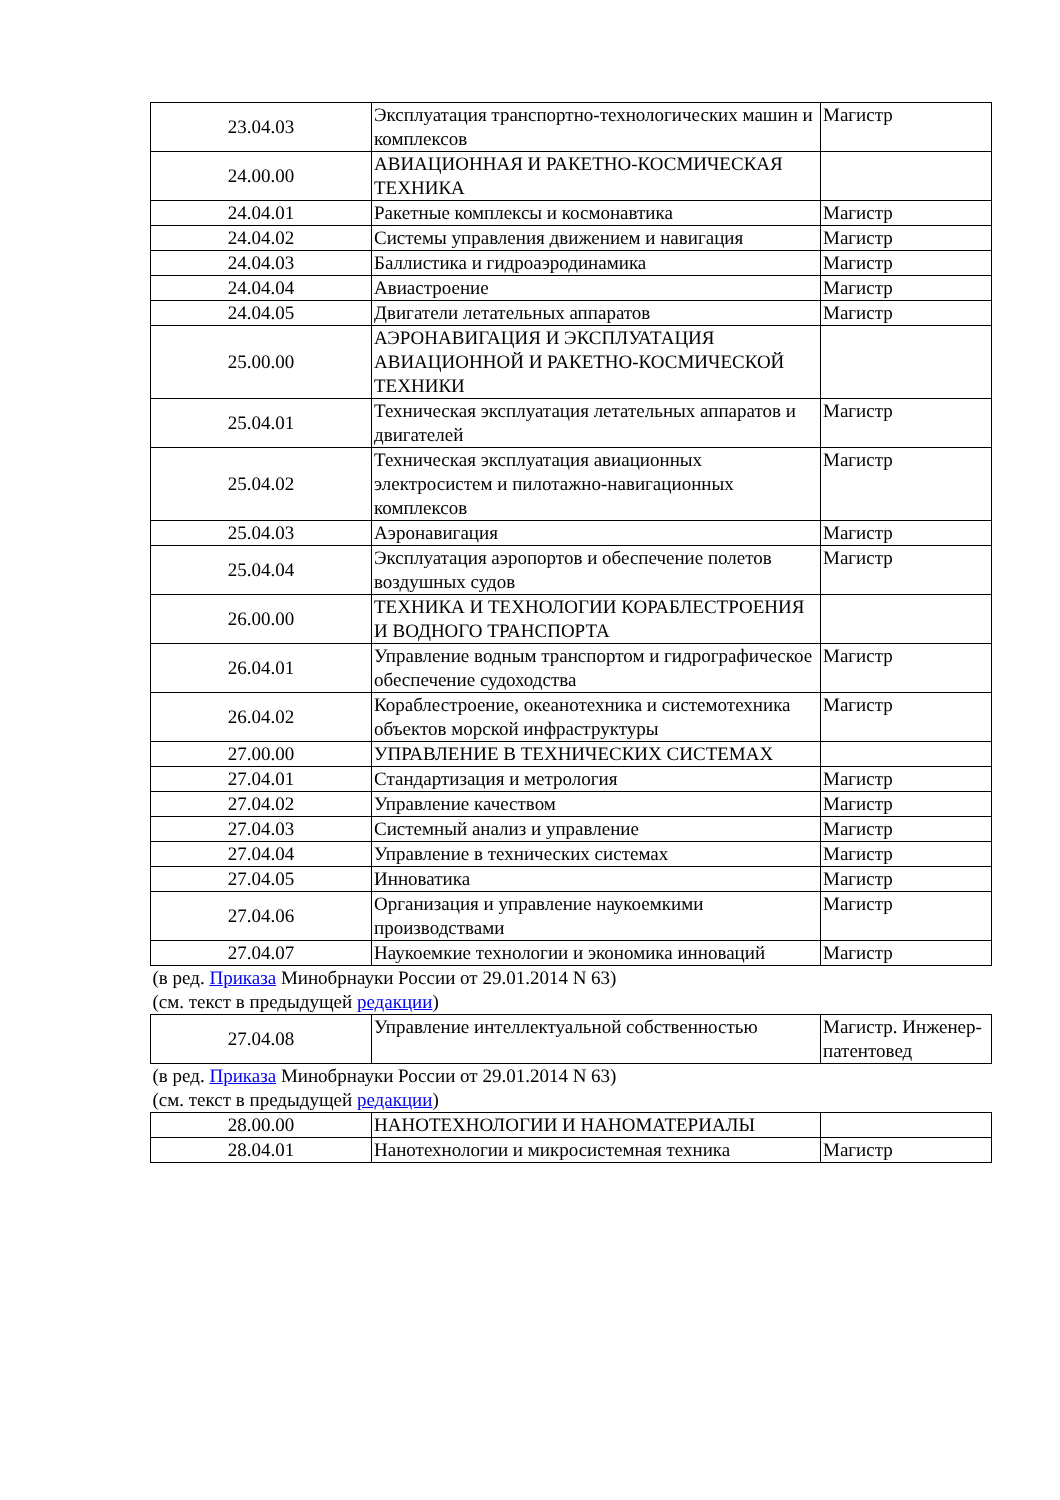| 23.04.03 | Эксплуатация транспортно-технологических машин и комплексов | Магистр |
| 24.00.00 | АВИАЦИОННАЯ И РАКЕТНО-КОСМИЧЕСКАЯ ТЕХНИКА | |
| 24.04.01 | Ракетные комплексы и космонавтика | Магистр |
| 24.04.02 | Системы управления движением и навигация | Магистр |
| 24.04.03 | Баллистика и гидроаэродинамика | Магистр |
| 24.04.04 | Авиастроение | Магистр |
| 24.04.05 | Двигатели летательных аппаратов | Магистр |
| 25.00.00 | АЭРОНАВИГАЦИЯ И ЭКСПЛУАТАЦИЯ АВИАЦИОННОЙ И РАКЕТНО-КОСМИЧЕСКОЙ ТЕХНИКИ | |
| 25.04.01 | Техническая эксплуатация летательных аппаратов и двигателей | Магистр |
| 25.04.02 | Техническая эксплуатация авиационных электросистем и пилотажно-навигационных комплексов | Магистр |
| 25.04.03 | Аэронавигация | Магистр |
| 25.04.04 | Эксплуатация аэропортов и обеспечение полетов воздушных судов | Магистр |
| 26.00.00 | ТЕХНИКА И ТЕХНОЛОГИИ КОРАБЛЕСТРОЕНИЯ И ВОДНОГО ТРАНСПОРТА | |
| 26.04.01 | Управление водным транспортом и гидрографическое обеспечение судоходства | Магистр |
| 26.04.02 | Кораблестроение, океанотехника и системотехника объектов морской инфраструктуры | Магистр |
| 27.00.00 | УПРАВЛЕНИЕ В ТЕХНИЧЕСКИХ СИСТЕМАХ | |
| 27.04.01 | Стандартизация и метрология | Магистр |
| 27.04.02 | Управление качеством | Магистр |
| 27.04.03 | Системный анализ и управление | Магистр |
| 27.04.04 | Управление в технических системах | Магистр |
| 27.04.05 | Инноватика | Магистр |
| 27.04.06 | Организация и управление наукоемкими производствами | Магистр |
| 27.04.07 | Наукоемкие технологии и экономика инноваций | Магистр |
| (в ред. Приказа Минобрнауки России от 29.01.2014 N 63) (см. текст в предыдущей редакции ) | | |
| 27.04.08 | Управление интеллектуальной собственностью | Магистр. Инженер-патентовед |
| (в ред. Приказа Минобрнауки России от 29.01.2014 N 63) (см. текст в предыдущей редакции ) | | |
| 28.00.00 | НАНОТЕХНОЛОГИИ И НАНОМАТЕРИАЛЫ | |
| 28.04.01 | Нанотехнологии и микросистемная техника | Магистр |